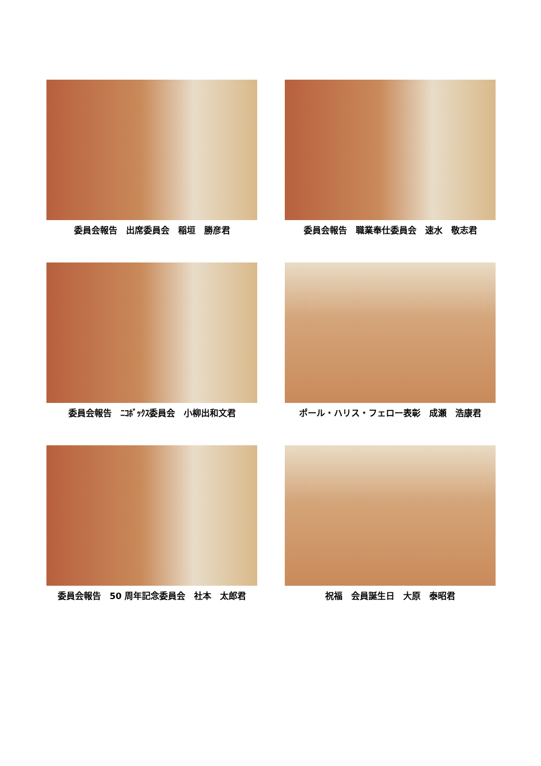委員会報告　出席委員会　稲垣　勝彦君
委員会報告　職業奉仕委員会　速水　敬志君
委員会報告　ﾆｺﾎﾞｯｸｽ委員会　小柳出和文君
ポール・ハリス・フェロー表彰　成瀬　浩康君
委員会報告　50 周年記念委員会　社本　太郎君
祝福　会員誕生日　大原　泰昭君